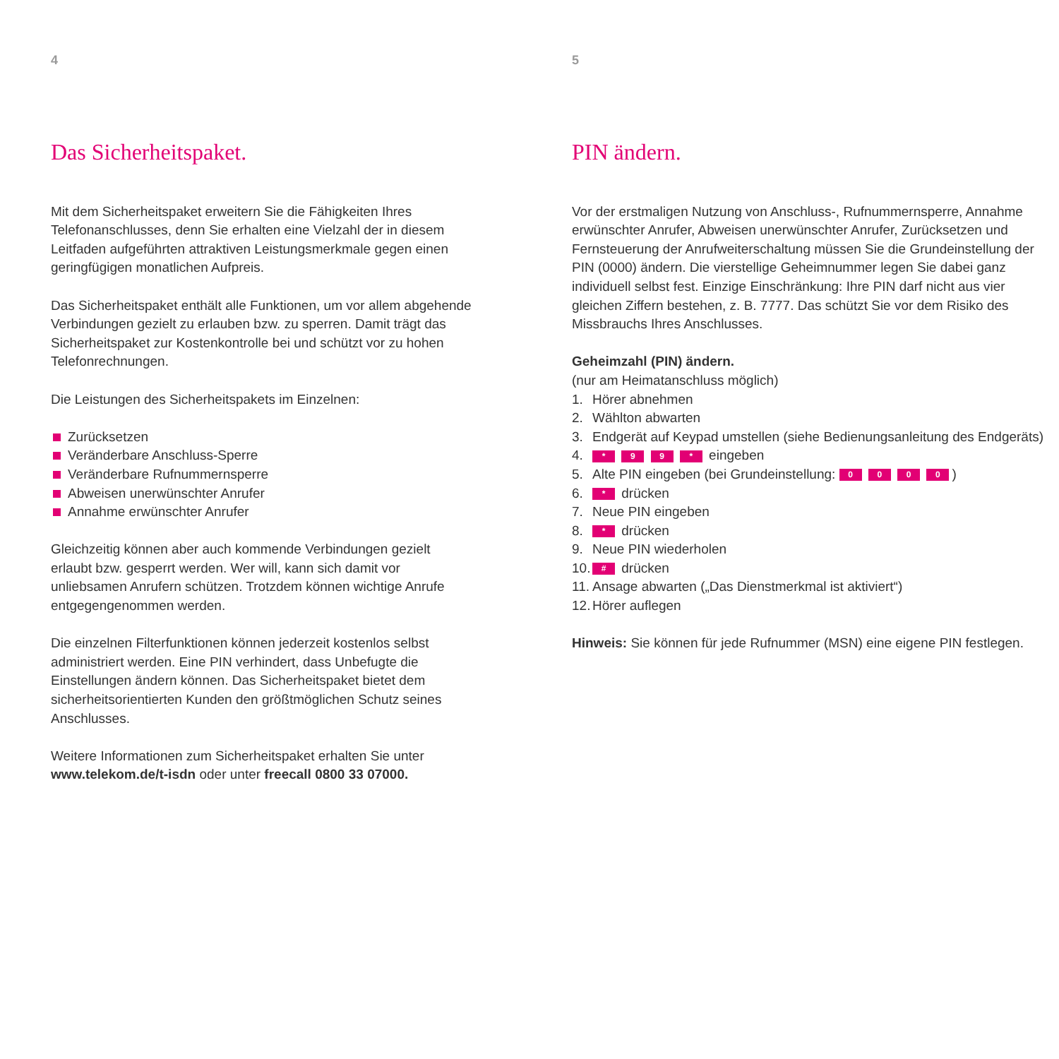4
Das Sicherheitspaket.
Mit dem Sicherheitspaket erweitern Sie die Fähigkeiten Ihres Telefonan­schlusses, denn Sie erhalten eine Vielzahl der in diesem Leitfaden aufge­führten attraktiven Leistungsmerkmale gegen einen geringfügigen monat­lichen Aufpreis.
Das Sicherheitspaket enthält alle Funktionen, um vor allem abgehende Verbindungen gezielt zu erlauben bzw. zu sperren. Damit trägt das Sicherheitspaket zur Kostenkontrolle bei und schützt vor zu hohen Telefonrechnungen.
Die Leistungen des Sicherheitspakets im Einzelnen:
Zurücksetzen
Veränderbare Anschluss-Sperre
Veränderbare Rufnummernsperre
Abweisen unerwünschter Anrufer
Annahme erwünschter Anrufer
Gleichzeitig können aber auch kommende Verbindungen gezielt erlaubt bzw. gesperrt werden. Wer will, kann sich damit vor unliebsamen Anrufern schützen. Trotzdem können wichtige Anrufe entgegengenommen werden.
Die einzelnen Filterfunktionen können jederzeit kostenlos selbst adminis­triert werden. Eine PIN verhindert, dass Unbefugte die Einstellungen ändern können. Das Sicherheitspaket bietet dem sicherheitsorientierten Kunden den größtmöglichen Schutz seines Anschlusses.
Weitere Informationen zum Sicherheitspaket erhalten Sie unter www.telekom.de/t-isdn oder unter freecall 0800 33 07000.
5
PIN ändern.
Vor der erstmaligen Nutzung von Anschluss-, Rufnummernsperre, Annahme erwünschter Anrufer, Abweisen unerwünschter Anrufer, Zurücksetzen und Fernsteuerung der Anrufweiterschaltung müssen Sie die Grundeinstellung der PIN (0000) ändern. Die vierstellige Geheimnummer legen Sie dabei ganz individuell selbst fest. Einzige Einschränkung: Ihre PIN darf nicht aus vier gleichen Ziffern bestehen, z. B. 7777. Das schützt Sie vor dem Risiko des Missbrauchs Ihres Anschlusses.
Geheimzahl (PIN) ändern.
(nur am Heimatanschluss möglich)
1. Hörer abnehmen
2. Wählton abwarten
3. Endgerät auf Keypad umstellen (siehe Bedienungsanleitung des Endgeräts)
4. * 9 9 * eingeben
5. Alte PIN eingeben (bei Grundeinstellung: 0 0 0 0)
6. * drücken
7. Neue PIN eingeben
8. * drücken
9. Neue PIN wiederholen
10. # drücken
11. Ansage abwarten („Das Dienstmerkmal ist aktiviert“)
12. Hörer auflegen
Hinweis: Sie können für jede Rufnummer (MSN) eine eigene PIN festlegen.